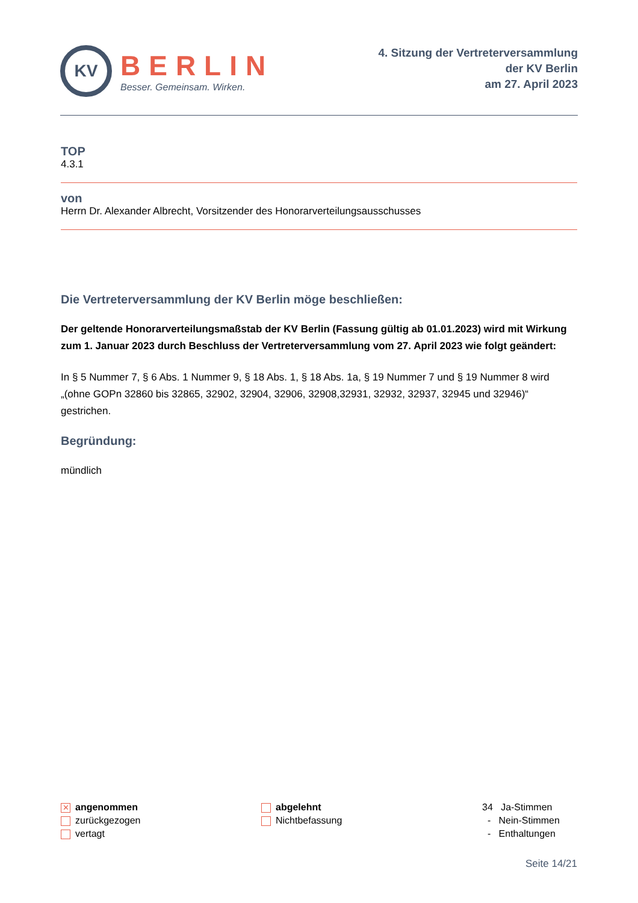KV
BERLIN
Besser. Gemeinsam. Wirken.
4. Sitzung der Vertreterversammlung
der KV Berlin
am 27. April 2023
TOP
4.3.1
von
Herrn Dr. Alexander Albrecht, Vorsitzender des Honorarverteilungsausschusses
Die Vertreterversammlung der KV Berlin möge beschließen:
Der geltende Honorarverteilungsmaßstab der KV Berlin (Fassung gültig ab 01.01.2023) wird mit Wirkung zum 1. Januar 2023 durch Beschluss der Vertreterversammlung vom 27. April 2023 wie folgt geändert:
In § 5 Nummer 7, § 6 Abs. 1 Nummer 9, § 18 Abs. 1, § 18 Abs. 1a, § 19 Nummer 7 und § 19 Nummer 8 wird „(ohne GOPn 32860 bis 32865, 32902, 32904, 32906, 32908,32931, 32932, 32937, 32945 und 32946)“ gestrichen.
Begründung:
mündlich
✕ angenommen
zurückgezogen
vertagt
abgelehnt
Nichtbefassung
34 Ja-Stimmen
- Nein-Stimmen
- Enthaltungen
Seite 14/21